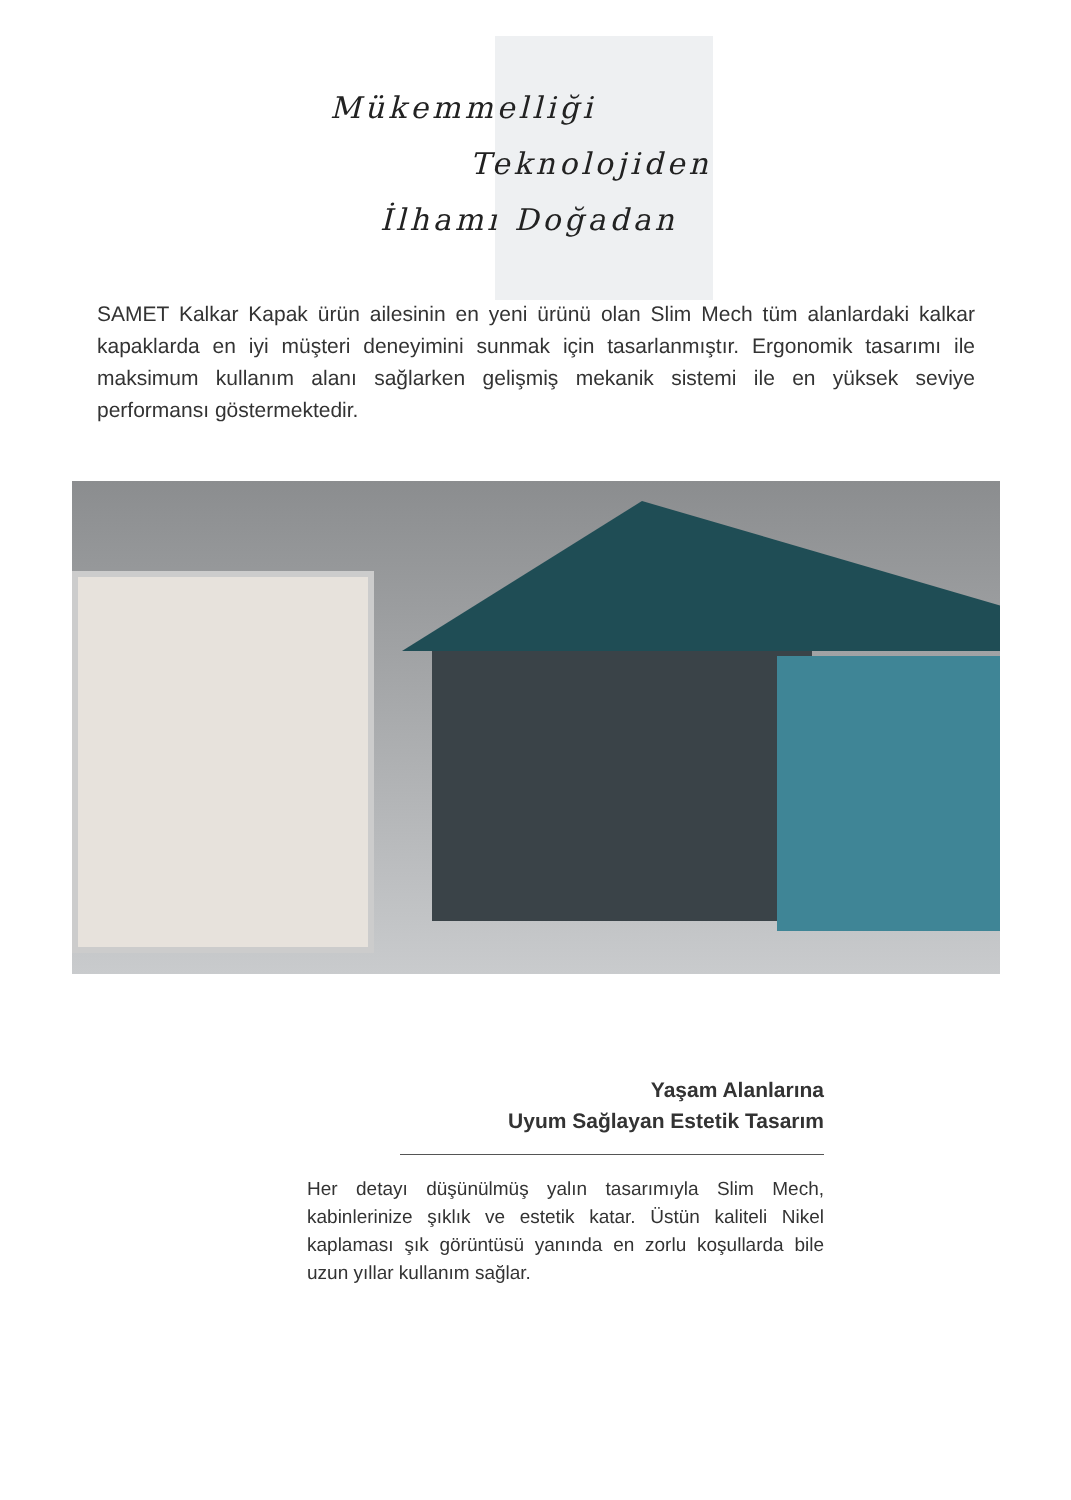Mükemmelliği
Teknolojiden
İlhamı Doğadan
SAMET Kalkar Kapak ürün ailesinin en yeni ürünü olan Slim Mech tüm alanlardaki kalkar kapaklarda en iyi müşteri deneyimini sunmak için tasarlanmıştır. Ergonomik tasarımı ile maksimum kullanım alanı sağlarken gelişmiş mekanik sistemi ile en yüksek seviye performansı göstermektedir.
Yaşam Alanlarına
Uyum Sağlayan Estetik Tasarım
Her detayı düşünülmüş yalın tasarımıyla Slim Mech, kabinlerinize şıklık ve estetik katar. Üstün kaliteli Nikel kaplaması şık görüntüsü yanında en zorlu koşullarda bile uzun yıllar kullanım sağlar.